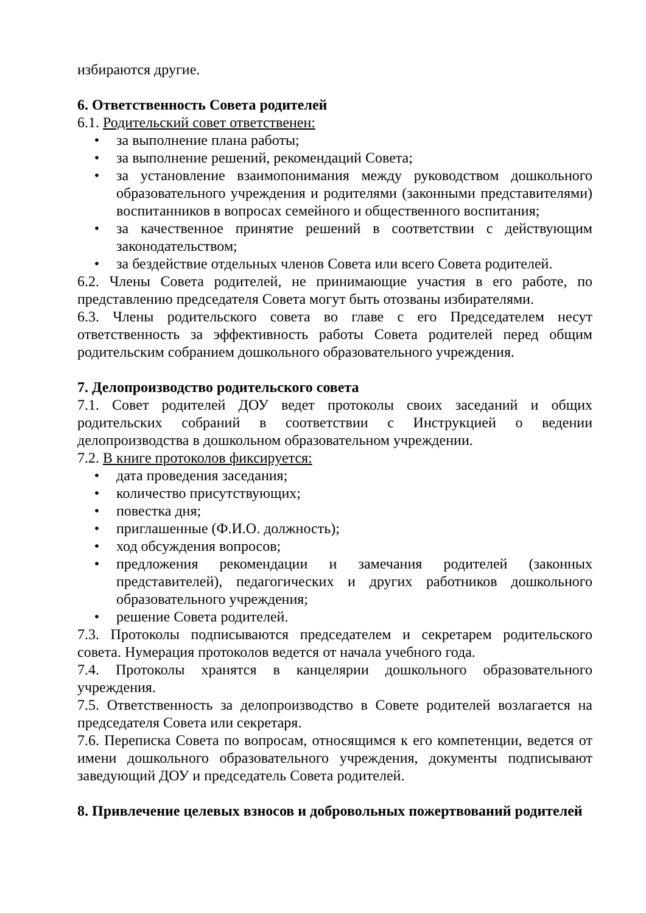избираются другие.
6. Ответственность Совета родителей
6.1. Родительский совет ответственен:
• за выполнение плана работы;
• за выполнение решений, рекомендаций Совета;
• за установление взаимопонимания между руководством дошкольного образовательного учреждения и родителями (законными представителями) воспитанников в вопросах семейного и общественного воспитания;
• за качественное принятие решений в соответствии с действующим законодательством;
• за бездействие отдельных членов Совета или всего Совета родителей.
6.2. Члены Совета родителей, не принимающие участия в его работе, по представлению председателя Совета могут быть отозваны избирателями.
6.3. Члены родительского совета во главе с его Председателем несут ответственность за эффективность работы Совета родителей перед общим родительским собранием дошкольного образовательного учреждения.
7. Делопроизводство родительского совета
7.1. Совет родителей ДОУ ведет протоколы своих заседаний и общих родительских собраний в соответствии с Инструкцией о ведении делопроизводства в дошкольном образовательном учреждении.
7.2. В книге протоколов фиксируется:
• дата проведения заседания;
• количество присутствующих;
• повестка дня;
• приглашенные (Ф.И.О. должность);
• ход обсуждения вопросов;
• предложения рекомендации и замечания родителей (законных представителей), педагогических и других работников дошкольного образовательного учреждения;
• решение Совета родителей.
7.3. Протоколы подписываются председателем и секретарем родительского совета. Нумерация протоколов ведется от начала учебного года.
7.4. Протоколы хранятся в канцелярии дошкольного образовательного учреждения.
7.5. Ответственность за делопроизводство в Совете родителей возлагается на председателя Совета или секретаря.
7.6. Переписка Совета по вопросам, относящимся к его компетенции, ведется от имени дошкольного образовательного учреждения, документы подписывают заведующий ДОУ и председатель Совета родителей.
8. Привлечение целевых взносов и добровольных пожертвований родителей